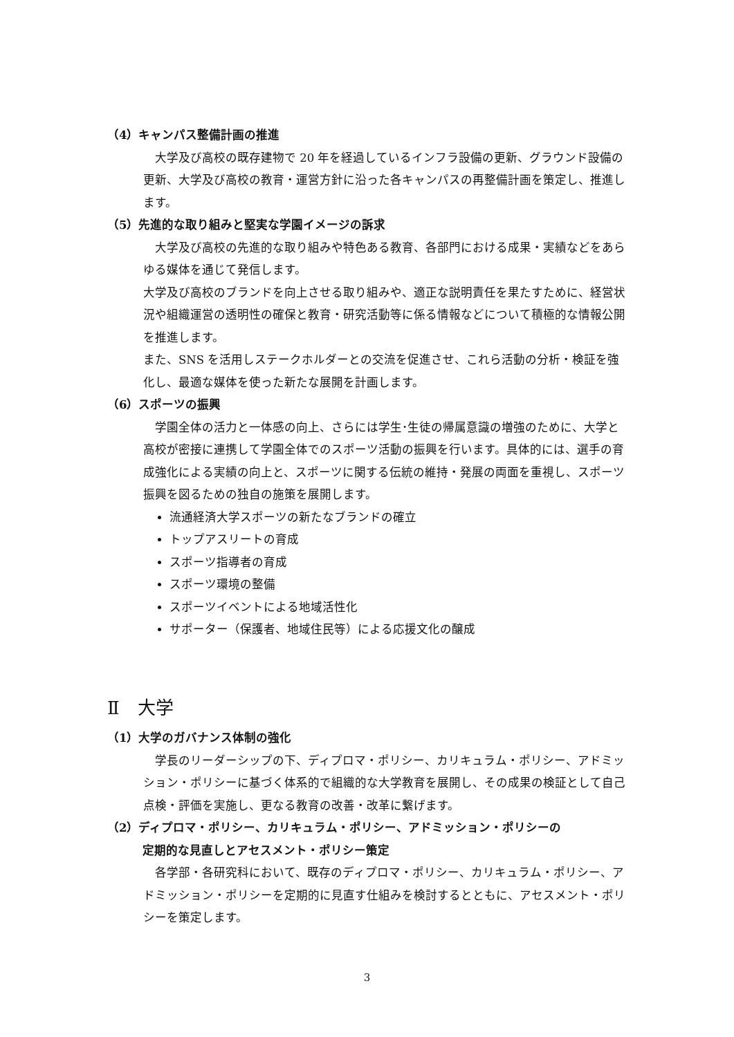（4）キャンパス整備計画の推進
　大学及び高校の既存建物で 20 年を経過しているインフラ設備の更新、グラウンド設備の更新、大学及び高校の教育・運営方針に沿った各キャンパスの再整備計画を策定し、推進します。
（5）先進的な取り組みと堅実な学園イメージの訴求
　大学及び高校の先進的な取り組みや特色ある教育、各部門における成果・実績などをあらゆる媒体を通じて発信します。
大学及び高校のブランドを向上させる取り組みや、適正な説明責任を果たすために、経営状況や組織運営の透明性の確保と教育・研究活動等に係る情報などについて積極的な情報公開を推進します。
また、SNS を活用しステークホルダーとの交流を促進させ、これら活動の分析・検証を強化し、最適な媒体を使った新たな展開を計画します。
（6）スポーツの振興
　学園全体の活力と一体感の向上、さらには学生･生徒の帰属意識の増強のために、大学と高校が密接に連携して学園全体でのスポーツ活動の振興を行います。具体的には、選手の育成強化による実績の向上と、スポーツに関する伝統の維持・発展の両面を重視し、スポーツ振興を図るための独自の施策を展開します。
流通経済大学スポーツの新たなブランドの確立
トップアスリートの育成
スポーツ指導者の育成
スポーツ環境の整備
スポーツイベントによる地域活性化
サポーター（保護者、地域住民等）による応援文化の醸成
Ⅱ　大学
（1）大学のガバナンス体制の強化
　学長のリーダーシップの下、ディプロマ・ポリシー、カリキュラム・ポリシー、アドミッション・ポリシーに基づく体系的で組織的な大学教育を展開し、その成果の検証として自己点検・評価を実施し、更なる教育の改善・改革に繋げます。
（2）ディプロマ・ポリシー、カリキュラム・ポリシー、アドミッション・ポリシーの
　　　定期的な見直しとアセスメント・ポリシー策定
　各学部・各研究科において、既存のディプロマ・ポリシー、カリキュラム・ポリシー、アドミッション・ポリシーを定期的に見直す仕組みを検討するとともに、アセスメント・ポリシーを策定します。
3